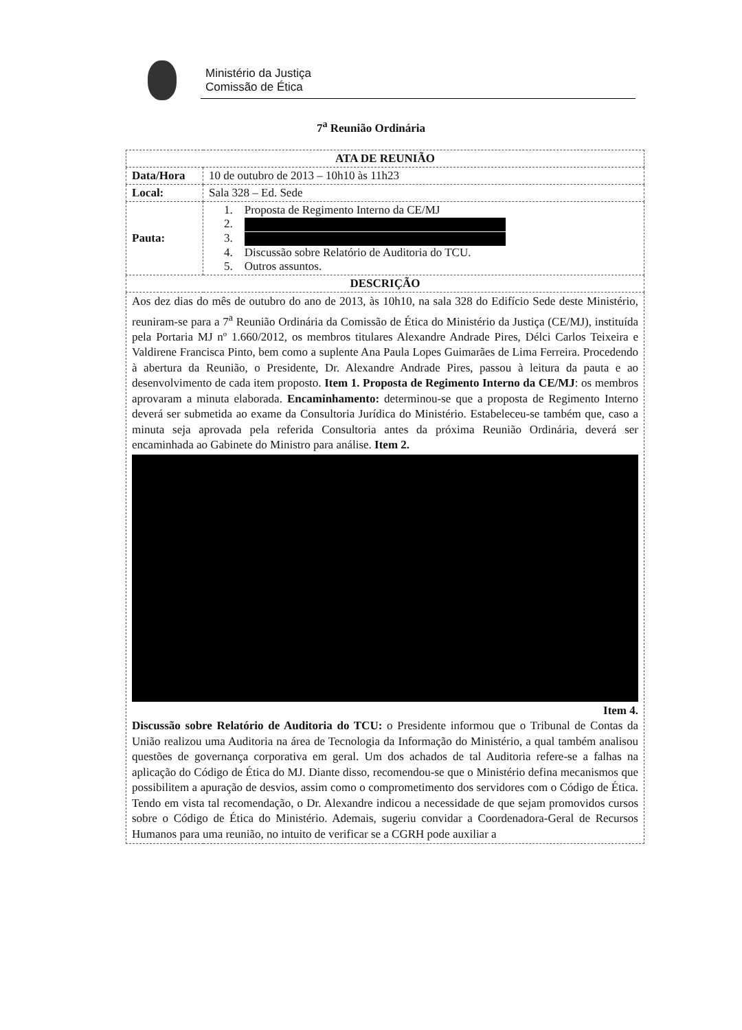Ministério da Justiça
Comissão de Ética
7<sup>a</sup> Reunião Ordinária
| ATA DE REUNIÃO | |
| --- | --- |
| Data/Hora | 10 de outubro de 2013 – 10h10 às 11h23 |
| Local: | Sala 328 – Ed. Sede |
| Pauta: | 1. Proposta de Regimento Interno da CE/MJ 2. 3. 4. Discussão sobre Relatório de Auditoria do TCU. 5. Outros assuntos. |
| DESCRIÇÃO | |
| Aos dez dias do mês de outubro do ano de 2013, às 10h10, na sala 328 do Edifício Sede deste Ministério, reuniram-se para a 7<sup>a</sup> Reunião Ordinária da Comissão de Ética do Ministério da Justiça (CE/MJ), instituída pela Portaria MJ nº 1.660/2012, os membros titulares Alexandre Andrade Pires, Délci Carlos Teixeira e Valdirene Francisca Pinto, bem como a suplente Ana Paula Lopes Guimarães de Lima Ferreira. Procedendo à abertura da Reunião, o Presidente, Dr. Alexandre Andrade Pires, passou à leitura da pauta e ao desenvolvimento de cada item proposto. Item 1. Proposta de Regimento Interno da CE/MJ : os membros aprovaram a minuta elaborada. Encaminhamento: determinou-se que a proposta de Regimento Interno deverá ser submetida ao exame da Consultoria Jurídica do Ministério. Estabeleceu-se também que, caso a minuta seja aprovada pela referida Consultoria antes da próxima Reunião Ordinária, deverá ser encaminhada ao Gabinete do Ministro para análise. Item 2. Item 4. Discussão sobre Relatório de Auditoria do TCU: o Presidente informou que o Tribunal de Contas da União realizou uma Auditoria na área de Tecnologia da Informação do Ministério, a qual também analisou questões de governança corporativa em geral. Um dos achados de tal Auditoria refere-se a falhas na aplicação do Código de Ética do MJ. Diante disso, recomendou-se que o Ministério defina mecanismos que possibilitem a apuração de desvios, assim como o comprometimento dos servidores com o Código de Ética. Tendo em vista tal recomendação, o Dr. Alexandre indicou a necessidade de que sejam promovidos cursos sobre o Código de Ética do Ministério. Ademais, sugeriu convidar a Coordenadora-Geral de Recursos Humanos para uma reunião, no intuito de verificar se a CGRH pode auxiliar a | |